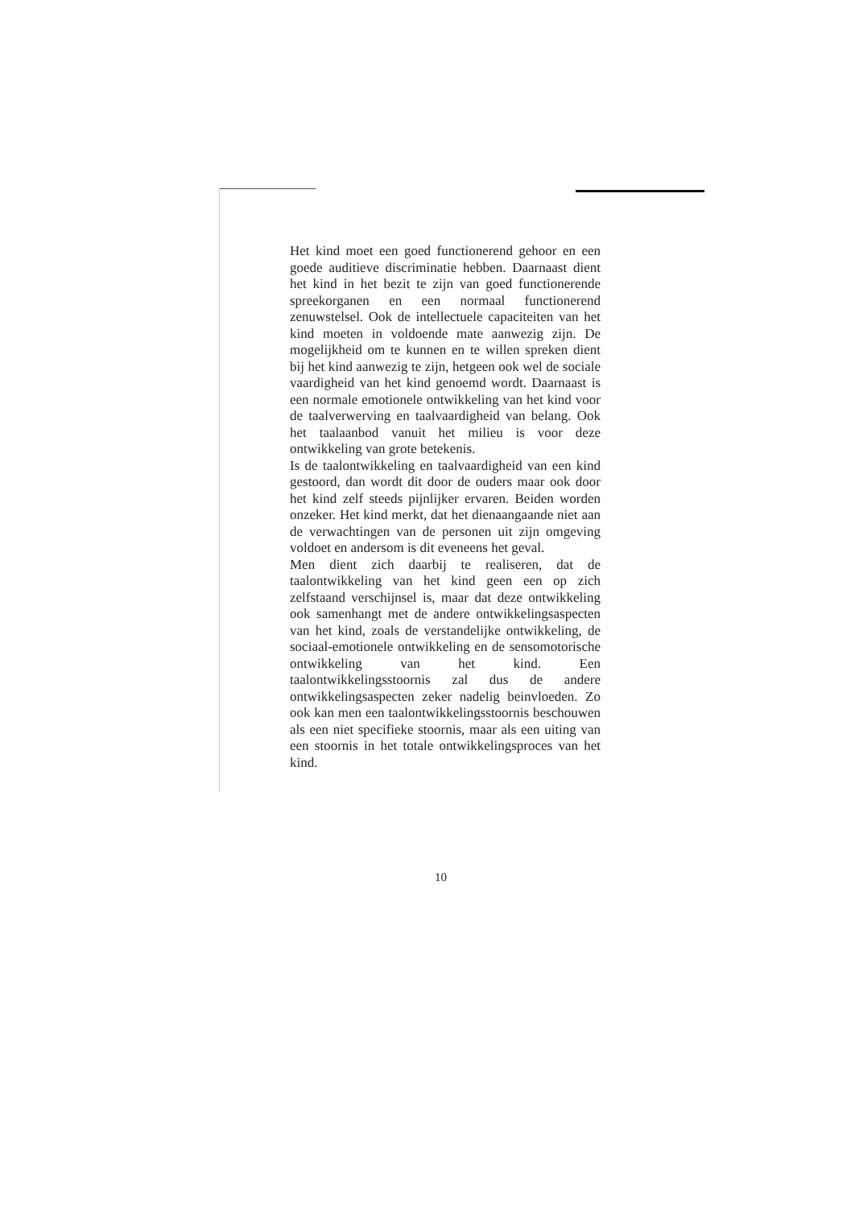Het kind moet een goed functionerend gehoor en een goede auditieve discriminatie hebben. Daarnaast dient het kind in het bezit te zijn van goed functionerende spreekorganen en een normaal functionerend zenuwstelsel. Ook de intellectuele capaciteiten van het kind moeten in voldoende mate aanwezig zijn. De mogelijkheid om te kunnen en te willen spreken dient bij het kind aanwezig te zijn, hetgeen ook wel de sociale vaardigheid van het kind genoemd wordt. Daarnaast is een normale emotionele ontwikkeling van het kind voor de taalverwerving en taalvaardigheid van belang. Ook het taalaanbod vanuit het milieu is voor deze ontwikkeling van grote betekenis.
Is de taalontwikkeling en taalvaardigheid van een kind gestoord, dan wordt dit door de ouders maar ook door het kind zelf steeds pijnlijker ervaren. Beiden worden onzeker. Het kind merkt, dat het dienaangaande niet aan de verwachtingen van de personen uit zijn omgeving voldoet en andersom is dit eveneens het geval.
Men dient zich daarbij te realiseren, dat de taalontwikkeling van het kind geen een op zich zelfstaand verschijnsel is, maar dat deze ontwikkeling ook samenhangt met de andere ontwikkelingsaspecten van het kind, zoals de verstandelijke ontwikkeling, de sociaal-emotionele ontwikkeling en de sensomotorische ontwikkeling van het kind. Een taalontwikkelingsstoornis zal dus de andere ontwikkelingsaspecten zeker nadelig beinvloeden. Zo ook kan men een taalontwikkelingsstoornis beschouwen als een niet specifieke stoornis, maar als een uiting van een stoornis in het totale ontwikkelingsproces van het kind.
10